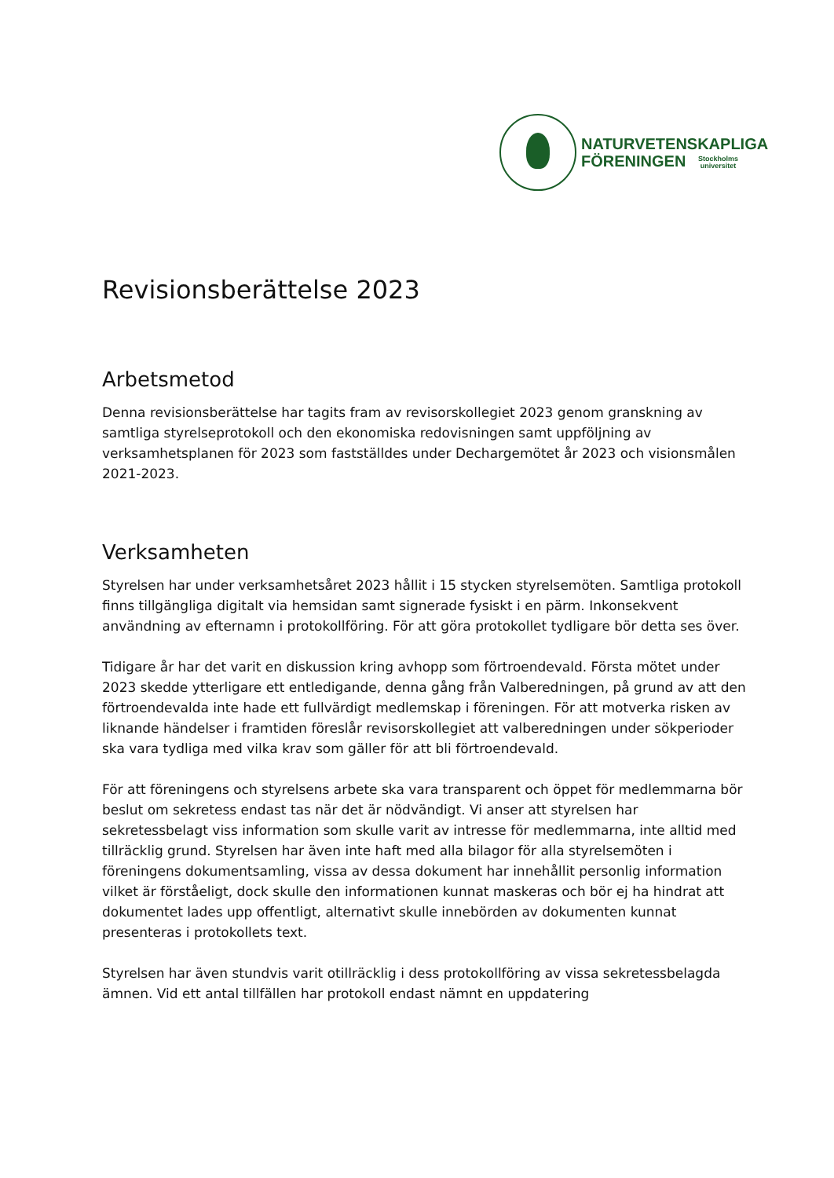NATURVETENSKAPLIGA
FÖRENINGEN Stockholms
universitet
Revisionsberättelse 2023
Arbetsmetod
Denna revisionsberättelse har tagits fram av revisorskollegiet 2023 genom granskning av samtliga styrelseprotokoll och den ekonomiska redovisningen samt uppföljning av verksamhetsplanen för 2023 som fastställdes under Dechargemötet år 2023 och visionsmålen 2021-2023.
Verksamheten
Styrelsen har under verksamhetsåret 2023 hållit i 15 stycken styrelsemöten. Samtliga protokoll finns tillgängliga digitalt via hemsidan samt signerade fysiskt i en pärm. Inkonsekvent användning av efternamn i protokollföring. För att göra protokollet tydligare bör detta ses över.
Tidigare år har det varit en diskussion kring avhopp som förtroendevald. Första mötet under 2023 skedde ytterligare ett entledigande, denna gång från Valberedningen, på grund av att den förtroendevalda inte hade ett fullvärdigt medlemskap i föreningen. För att motverka risken av liknande händelser i framtiden föreslår revisorskollegiet att valberedningen under sökperioder ska vara tydliga med vilka krav som gäller för att bli förtroendevald.
För att föreningens och styrelsens arbete ska vara transparent och öppet för medlemmarna bör beslut om sekretess endast tas när det är nödvändigt. Vi anser att styrelsen har sekretessbelagt viss information som skulle varit av intresse för medlemmarna, inte alltid med tillräcklig grund. Styrelsen har även inte haft med alla bilagor för alla styrelsemöten i föreningens dokumentsamling, vissa av dessa dokument har innehållit personlig information vilket är förståeligt, dock skulle den informationen kunnat maskeras och bör ej ha hindrat att dokumentet lades upp offentligt, alternativt skulle innebörden av dokumenten kunnat presenteras i protokollets text.
Styrelsen har även stundvis varit otillräcklig i dess protokollföring av vissa sekretessbelagda ämnen. Vid ett antal tillfällen har protokoll endast nämnt en uppdatering